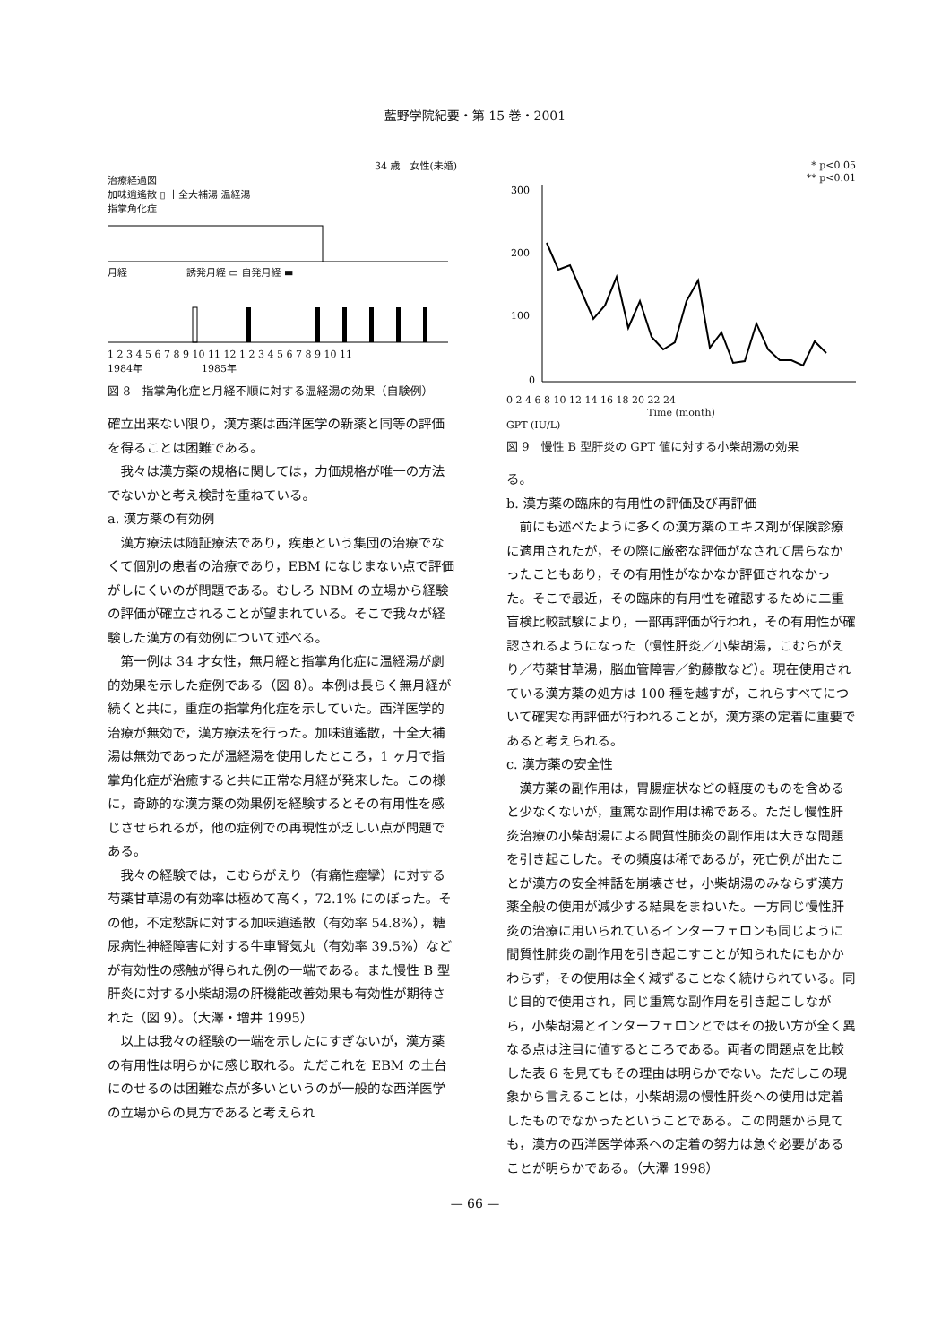藍野学院紀要・第 15 巻・2001
34 歳　女性(未婚)
治療経過図
加味逍遙散 ▯ 十全大補湯 温経湯
指掌角化症
月経　　　　　　誘発月経 ▭ 自発月経 ▬
1 2 3 4 5 6 7 8 9 10 11 12 1 2 3 4 5 6 7 8 9 10 11
1984年　　　　　　1985年
図 8　指掌角化症と月経不順に対する温経湯の効果（自験例）
確立出来ない限り，漢方薬は西洋医学の新薬と同等の評価を得ることは困難である。
我々は漢方薬の規格に関しては，力価規格が唯一の方法でないかと考え検討を重ねている。
a. 漢方薬の有効例
漢方療法は随証療法であり，疾患という集団の治療でなくて個別の患者の治療であり，EBM になじまない点で評価がしにくいのが問題である。むしろ NBM の立場から経験の評価が確立されることが望まれている。そこで我々が経験した漢方の有効例について述べる。
第一例は 34 才女性，無月経と指掌角化症に温経湯が劇的効果を示した症例である（図 8）。本例は長らく無月経が続くと共に，重症の指掌角化症を示していた。西洋医学的治療が無効で，漢方療法を行った。加味逍遙散，十全大補湯は無効であったが温経湯を使用したところ，1 ヶ月で指掌角化症が治癒すると共に正常な月経が発来した。この様に，奇跡的な漢方薬の効果例を経験するとその有用性を感じさせられるが，他の症例での再現性が乏しい点が問題である。
我々の経験では，こむらがえり（有痛性痙攣）に対する芍薬甘草湯の有効率は極めて高く，72.1% にのぼった。その他，不定愁訴に対する加味逍遙散（有効率 54.8%），糖尿病性神経障害に対する牛車腎気丸（有効率 39.5%）などが有効性の感触が得られた例の一端である。また慢性 B 型肝炎に対する小柴胡湯の肝機能改善効果も有効性が期待された（図 9）。（大澤・増井 1995）
以上は我々の経験の一端を示したにすぎないが，漢方薬の有用性は明らかに感じ取れる。ただこれを EBM の土台にのせるのは困難な点が多いというのが一般的な西洋医学の立場からの見方であると考えられ
* p<0.05
** p<0.01
300
200
100
0
0 2 4 6 8 10 12 14 16 18 20 22 24
Time (month)
GPT (IU/L)
図 9　慢性 B 型肝炎の GPT 値に対する小柴胡湯の効果
る。
b. 漢方薬の臨床的有用性の評価及び再評価
前にも述べたように多くの漢方薬のエキス剤が保険診療に適用されたが，その際に厳密な評価がなされて居らなかったこともあり，その有用性がなかなか評価されなかった。そこで最近，その臨床的有用性を確認するために二重盲検比較試験により，一部再評価が行われ，その有用性が確認されるようになった（慢性肝炎／小柴胡湯，こむらがえり／芍薬甘草湯，脳血管障害／釣藤散など）。現在使用されている漢方薬の処方は 100 種を越すが，これらすべてについて確実な再評価が行われることが，漢方薬の定着に重要であると考えられる。
c. 漢方薬の安全性
漢方薬の副作用は，胃腸症状などの軽度のものを含めると少なくないが，重篤な副作用は稀である。ただし慢性肝炎治療の小柴胡湯による間質性肺炎の副作用は大きな問題を引き起こした。その頻度は稀であるが，死亡例が出たことが漢方の安全神話を崩壊させ，小柴胡湯のみならず漢方薬全般の使用が減少する結果をまねいた。一方同じ慢性肝炎の治療に用いられているインターフェロンも同じように間質性肺炎の副作用を引き起こすことが知られたにもかかわらず，その使用は全く減ずることなく続けられている。同じ目的で使用され，同じ重篤な副作用を引き起こしながら，小柴胡湯とインターフェロンとではその扱い方が全く異なる点は注目に値するところである。両者の問題点を比較した表 6 を見てもその理由は明らかでない。ただしこの現象から言えることは，小柴胡湯の慢性肝炎への使用は定着したものでなかったということである。この問題から見ても，漢方の西洋医学体系への定着の努力は急ぐ必要があることが明らかである。（大澤 1998）
— 66 —